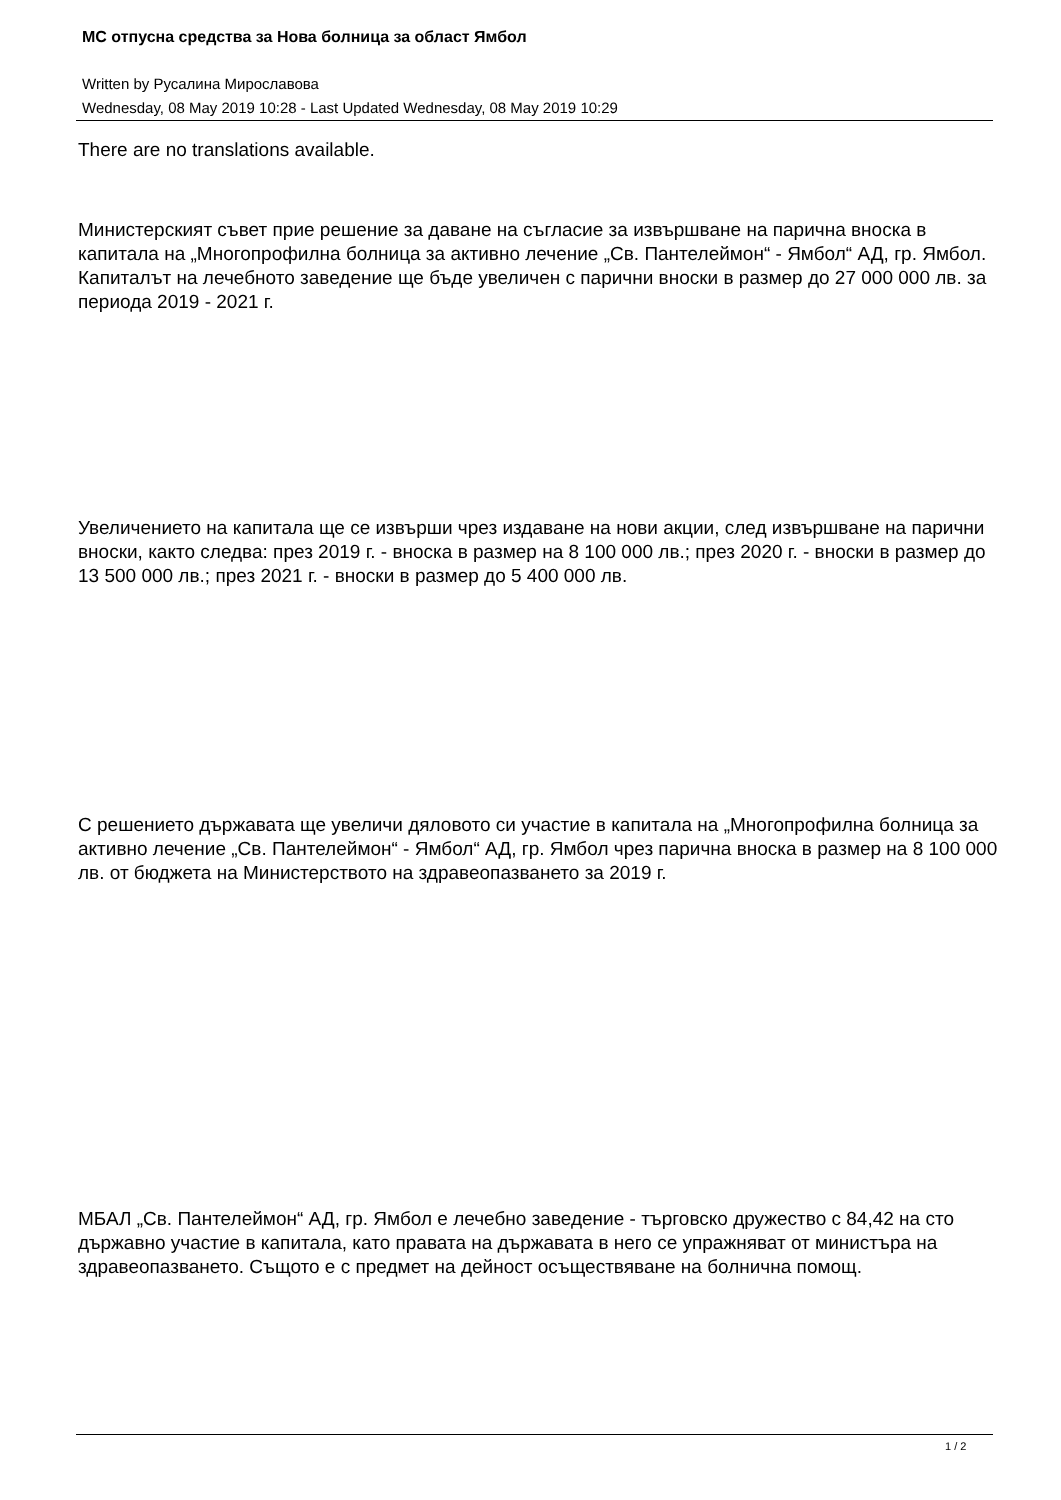МС отпусна средства за Нова болница за област Ямбол
Written by Русалина Мирославова
Wednesday, 08 May 2019 10:28 - Last Updated Wednesday, 08 May 2019 10:29
There are no translations available.
Министерският съвет прие решение за даване на съгласие за извършване на парична вноска в капитала на „Многопрофилна болница за активно лечение „Св. Пантелеймон“ - Ямбол“ АД, гр. Ямбол. Капиталът на лечебното заведение ще бъде увеличен с парични вноски в размер до 27 000 000 лв. за периода 2019 - 2021 г.
Увеличението на капитала ще се извърши чрез издаване на нови акции, след извършване на парични вноски, както следва: през 2019 г. - вноска в размер на 8 100 000 лв.; през 2020 г. - вноски в размер до 13 500 000 лв.; през 2021 г. - вноски в размер до 5 400 000 лв.
С решението държавата ще увеличи дяловото си участие в капитала на „Многопрофилна болница за активно лечение „Св. Пантелеймон“ - Ямбол“ АД, гр. Ямбол чрез парична вноска в размер на 8 100 000 лв. от бюджета на Министерството на здравеопазването за 2019 г.
МБАЛ „Св. Пантелеймон“ АД, гр. Ямбол е лечебно заведение - търговско дружество с 84,42 на сто държавно участие в капитала, като правата на държавата в него се упражняват от министъра на здравеопазването. Същото е с предмет на дейност осъществяване на болнична помощ.
1 / 2